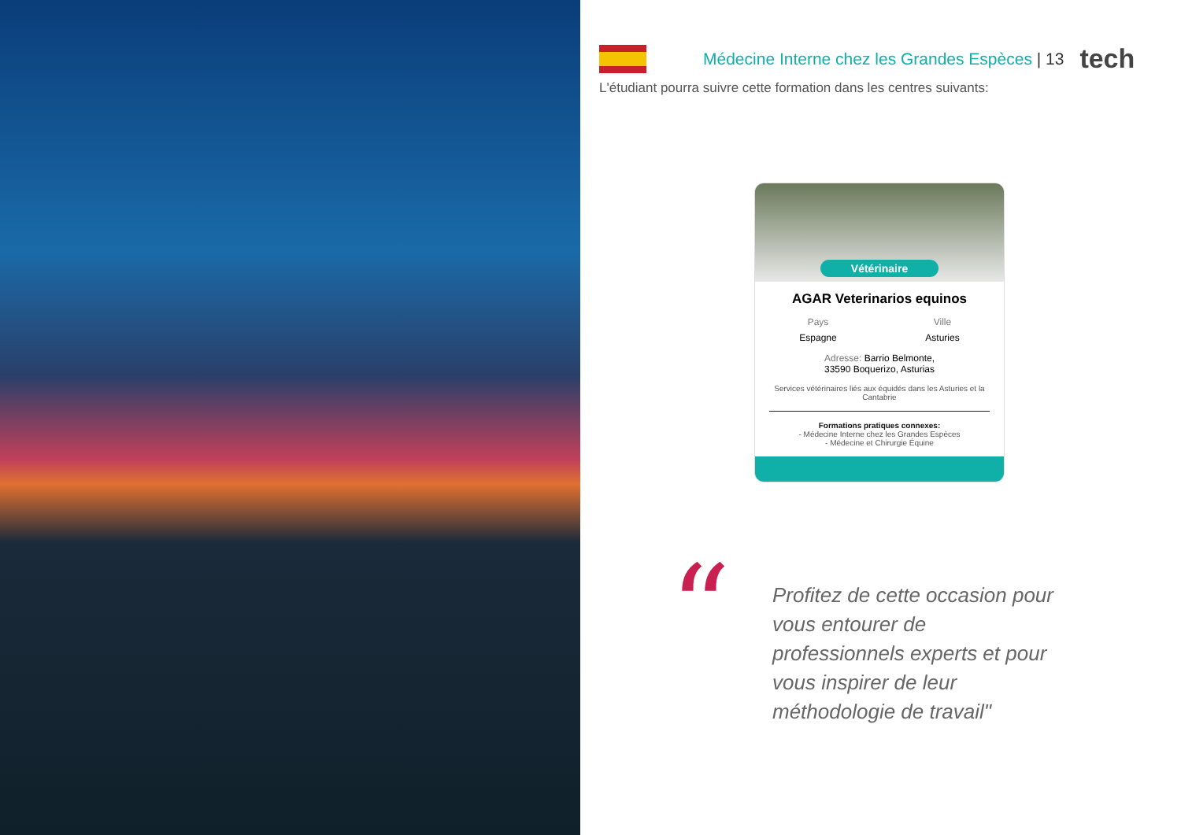Médecine Interne chez les Grandes Espèces | 13
tech
L'étudiant pourra suivre cette formation dans les centres suivants:
Vétérinaire
AGAR Veterinarios equinos
Pays
Espagne
Ville
Asturies
Adresse: Barrio Belmonte,
33590 Boquerizo, Asturias
Services vétérinaires liés aux équidés dans les Asturies et la Cantabrie
Formations pratiques connexes:
- Médecine Interne chez les Grandes Espèces
- Médecine et Chirurgie Équine
“
Profitez de cette occasion pour vous entourer de professionnels experts et pour vous inspirer de leur méthodologie de travail"